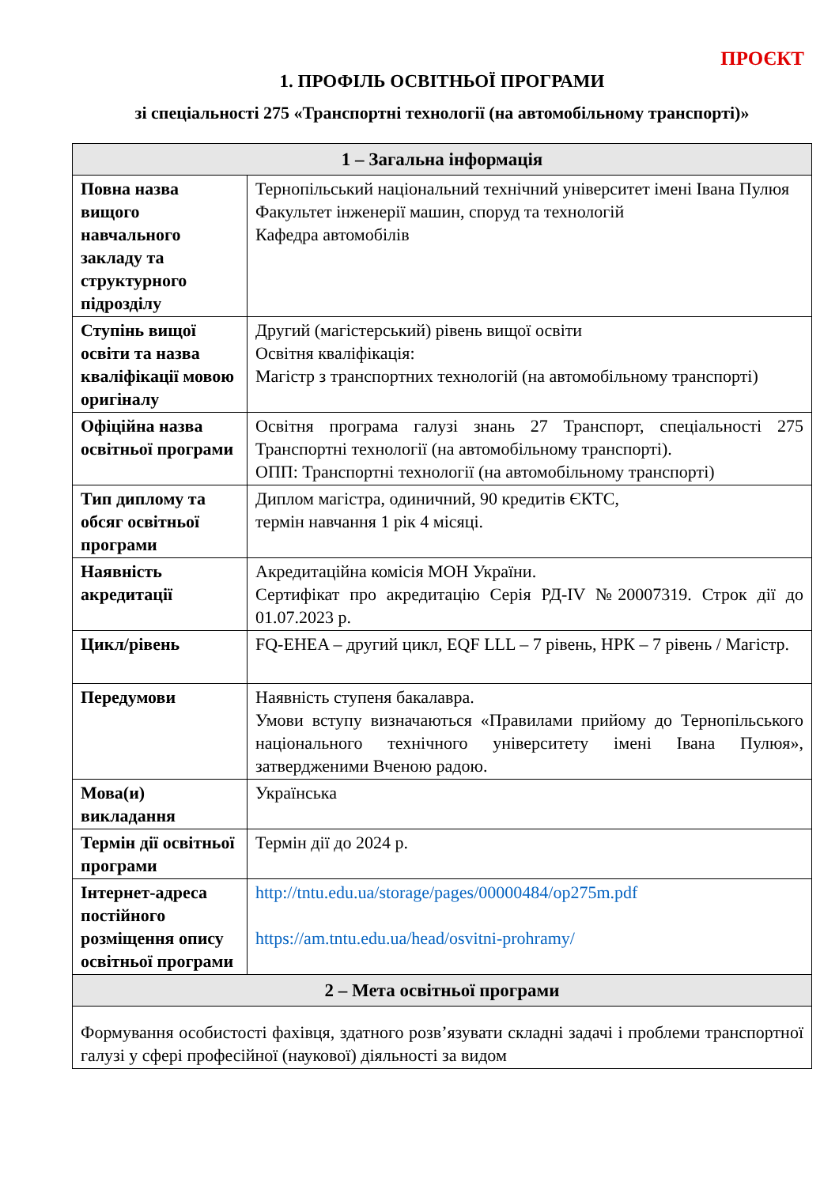ПРОЄКТ
1. ПРОФІЛЬ ОСВІТНЬОЇ ПРОГРАМИ
зі спеціальності 275 «Транспортні технології (на автомобільному транспорті)»
| 1 – Загальна інформація | |
| --- | --- |
| Повна назва вищого навчального закладу та структурного підрозділу | Тернопільський національний технічний університет імені Івана Пулюя Факультет інженерії машин, споруд та технологій Кафедра автомобілів |
| Ступінь вищої освіти та назва кваліфікації мовою оригіналу | Другий (магістерський) рівень вищої освіти Освітня кваліфікація: Магістр з транспортних технологій (на автомобільному транспорті) |
| Офіційна назва освітньої програми | Освітня програма галузі знань 27 Транспорт, спеціальності 275 Транспортні технології (на автомобільному транспорті). ОПП: Транспортні технології (на автомобільному транспорті) |
| Тип диплому та обсяг освітньої програми | Диплом магістра, одиничний, 90 кредитів ЄКТС, термін навчання 1 рік 4 місяці. |
| Наявність акредитації | Акредитаційна комісія МОН України. Сертифікат про акредитацію Серія РД-IV №20007319. Строк дії до 01.07.2023 р. |
| Цикл/рівень | FQ-EHEA – другий цикл, EQF LLL – 7 рівень, НРК – 7 рівень / Магістр. |
| Передумови | Наявність ступеня бакалавра. Умови вступу визначаються «Правилами прийому до Тернопільського національного технічного університету імені Івана Пулюя», затвердженими Вченою радою. |
| Мова(и) викладання | Українська |
| Термін дії освітньої програми | Термін дії до 2024 р. |
| Інтернет-адреса постійного розміщення опису освітньої програми | http://tntu.edu.ua/storage/pages/00000484/op275m.pdf https://am.tntu.edu.ua/head/osvitni-prohramy/ |
| 2 – Мета освітньої програми | |
| Формування особистості фахівця, здатного розв’язувати складні задачі і проблеми транспортної галузі у сфері професійної (наукової) діяльності за видом | |